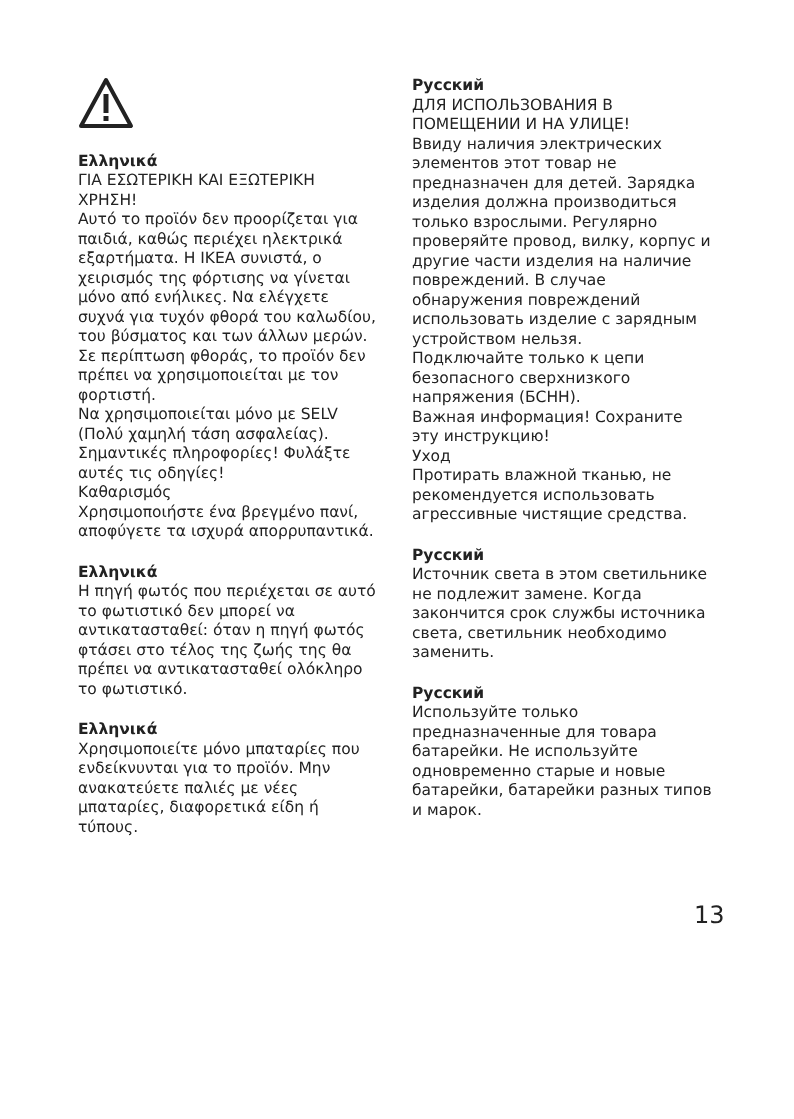Ελληνικά
ΓΙΑ ΕΣΩΤΕΡΙΚΗ ΚΑΙ ΕΞΩΤΕΡΙΚΗ ΧΡΗΣΗ!
Αυτό το προϊόν δεν προορίζεται για παιδιά, καθώς περιέχει ηλεκτρικά εξαρτήματα. Η IKEA συνιστά, ο χειρισμός της φόρτισης να γίνεται μόνο από ενήλικες. Να ελέγχετε συχνά για τυχόν φθορά του καλωδίου, του βύσματος και των άλλων μερών. Σε περίπτωση φθοράς, το προϊόν δεν πρέπει να χρησιμοποιείται με τον φορτιστή.
Να χρησιμοποιείται μόνο με SELV (Πολύ χαμηλή τάση ασφαλείας).
Σημαντικές πληροφορίες! Φυλάξτε αυτές τις οδηγίες!
Καθαρισμός
Χρησιμοποιήστε ένα βρεγμένο πανί, αποφύγετε τα ισχυρά απορρυπαντικά.
Ελληνικά
Η πηγή φωτός που περιέχεται σε αυτό το φωτιστικό δεν μπορεί να αντικατασταθεί: όταν η πηγή φωτός φτάσει στο τέλος της ζωής της θα πρέπει να αντικατασταθεί ολόκληρο το φωτιστικό.
Ελληνικά
Χρησιμοποιείτε μόνο μπαταρίες που ενδείκνυνται για το προϊόν. Μην ανακατεύετε παλιές με νέες μπαταρίες, διαφορετικά είδη ή τύπους.
Русский
ДЛЯ ИСПОЛЬЗОВАНИЯ В ПОМЕЩЕНИИ И НА УЛИЦЕ!
Ввиду наличия электрических элементов этот товар не предназначен для детей. Зарядка изделия должна производиться только взрослыми. Регулярно проверяйте провод, вилку, корпус и другие части изделия на наличие повреждений. В случае обнаружения повреждений использовать изделие с зарядным устройством нельзя.
Подключайте только к цепи безопасного сверхнизкого напряжения (БСНН).
Важная информация! Сохраните эту инструкцию!
Уход
Протирать влажной тканью, не рекомендуется использовать агрессивные чистящие средства.
Русский
Источник света в этом светильнике не подлежит замене. Когда закончится срок службы источника света, светильник необходимо заменить.
Русский
Используйте только предназначенные для товара батарейки. Не используйте одновременно старые и новые батарейки, батарейки разных типов и марок.
13